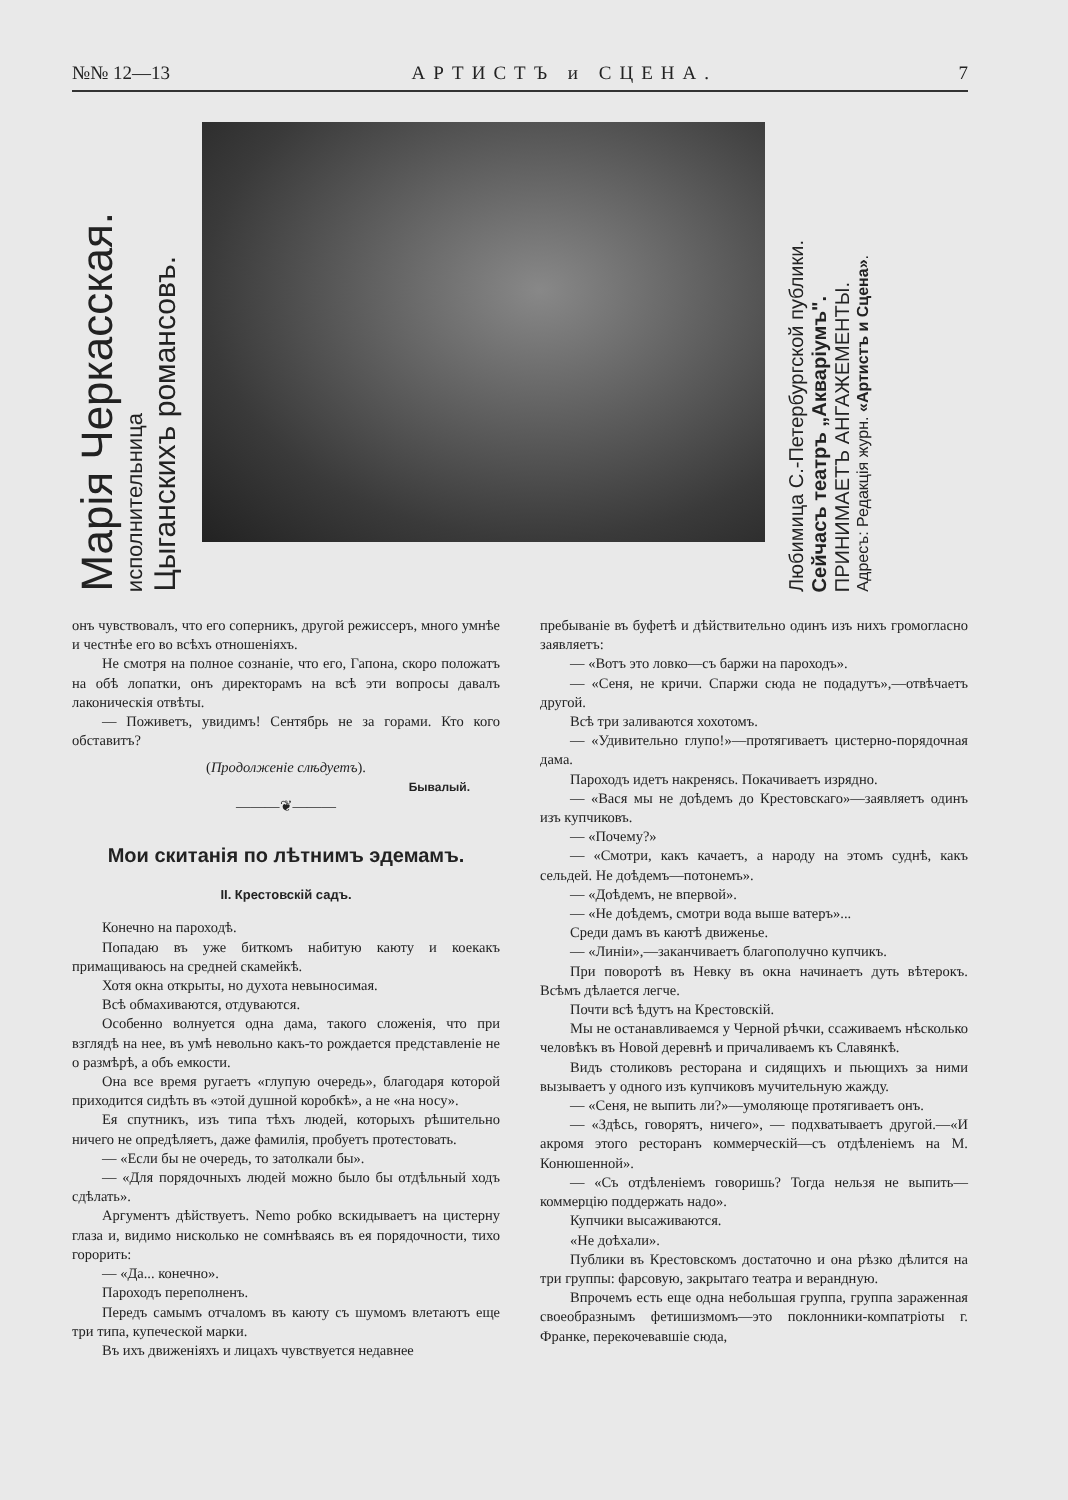№№ 12—13 АРТИСТЪ и СЦЕНА. 7
Марія Черкасская.
исполнительница
Цыганскихъ романсовъ.
Любимица С.-Петербургской публики.
Сейчасъ театръ „Акваріумъ".
ПРИНИМАЕТЪ АНГАЖЕМЕНТЫ.
Адресъ: Редакція журн. «Артистъ и Сцена».
онъ чувствовалъ, что его соперникъ, другой режиссеръ, много умнѣе и честнѣе его во всѣхъ отношеніяхъ.
Не смотря на полное сознаніе, что его, Гапона, скоро положатъ на обѣ лопатки, онъ директорамъ на всѣ эти вопросы давалъ лаконическія отвѣты.
— Поживетъ, увидимъ! Сентябрь не за горами. Кто кого обставитъ?
(Продолженіе слѣдуетъ).
Бывалый.
———❦———
Мои скитанія по лѣтнимъ эдемамъ.
II. Крестовскій садъ.
Конечно на пароходѣ.
Попадаю въ уже биткомъ набитую каюту и коекакъ примащиваюсь на средней скамейкѣ.
Хотя окна открыты, но духота невыносимая.
Всѣ обмахиваются, отдуваются.
Особенно волнуется одна дама, такого сложенія, что при взглядѣ на нее, въ умѣ невольно какъ-то рождается представленіе не о размѣрѣ, а объ емкости.
Она все время ругаетъ «глупую очередь», благодаря которой приходится сидѣть въ «этой душной коробкѣ», а не «на носу».
Ея спутникъ, изъ типа тѣхъ людей, которыхъ рѣшительно ничего не опредѣляетъ, даже фамилія, пробуетъ протестовать.
— «Если бы не очередь, то затолкали бы».
— «Для порядочныхъ людей можно было бы отдѣльный ходъ сдѣлать».
Аргументъ дѣйствуетъ. Nemo робко вскидываетъ на цистерну глаза и, видимо нисколько не сомнѣваясь въ ея порядочности, тихо горорить:
— «Да... конечно».
Пароходъ переполненъ.
Передъ самымъ отчаломъ въ каюту съ шумомъ влетаютъ еще три типа, купеческой марки.
Въ ихъ движеніяхъ и лицахъ чувствуется недавнее
пребываніе въ буфетѣ и дѣйствительно одинъ изъ нихъ громогласно заявляетъ:
— «Вотъ это ловко—съ баржи на пароходъ».
— «Сеня, не кричи. Спаржи сюда не подадутъ»,—отвѣчаетъ другой.
Всѣ три заливаются хохотомъ.
— «Удивительно глупо!»—протягиваетъ цистерно-порядочная дама.
Пароходъ идетъ накренясь. Покачиваетъ изрядно.
— «Вася мы не доѣдемъ до Крестовскаго»—заявляетъ одинъ изъ купчиковъ.
— «Почему?»
— «Смотри, какъ качаетъ, а народу на этомъ суднѣ, какъ сельдей. Не доѣдемъ—потонемъ».
— «Доѣдемъ, не впервой».
— «Не доѣдемъ, смотри вода выше ватеръ»...
Среди дамъ въ каютѣ движенье.
— «Линіи»,—заканчиваетъ благополучно купчикъ.
При поворотѣ въ Невку въ окна начинаетъ дуть вѣтерокъ. Всѣмъ дѣлается легче.
Почти всѣ ѣдутъ на Крестовскій.
Мы не останавливаемся у Черной рѣчки, ссаживаемъ нѣсколько человѣкъ въ Новой деревнѣ и причаливаемъ къ Славянкѣ.
Видъ столиковъ ресторана и сидящихъ и пьющихъ за ними вызываетъ у одного изъ купчиковъ мучительную жажду.
— «Сеня, не выпить ли?»—умоляюще протягиваетъ онъ.
— «Здѣсь, говорятъ, ничего», — подхватываетъ другой.—«И акромя этого ресторанъ коммерческій—съ отдѣленіемъ на М. Конюшенной».
— «Съ отдѣленіемъ говоришь? Тогда нельзя не выпить—коммерцію поддержать надо».
Купчики высаживаются.
«Не доѣхали».
Публики въ Крестовскомъ достаточно и она рѣзко дѣлится на три группы: фарсовую, закрытаго театра и верандную.
Впрочемъ есть еще одна небольшая группа, группа зараженная своеобразнымъ фетишизмомъ—это поклонники-компатріоты г. Франке, перекочевавшіе сюда,